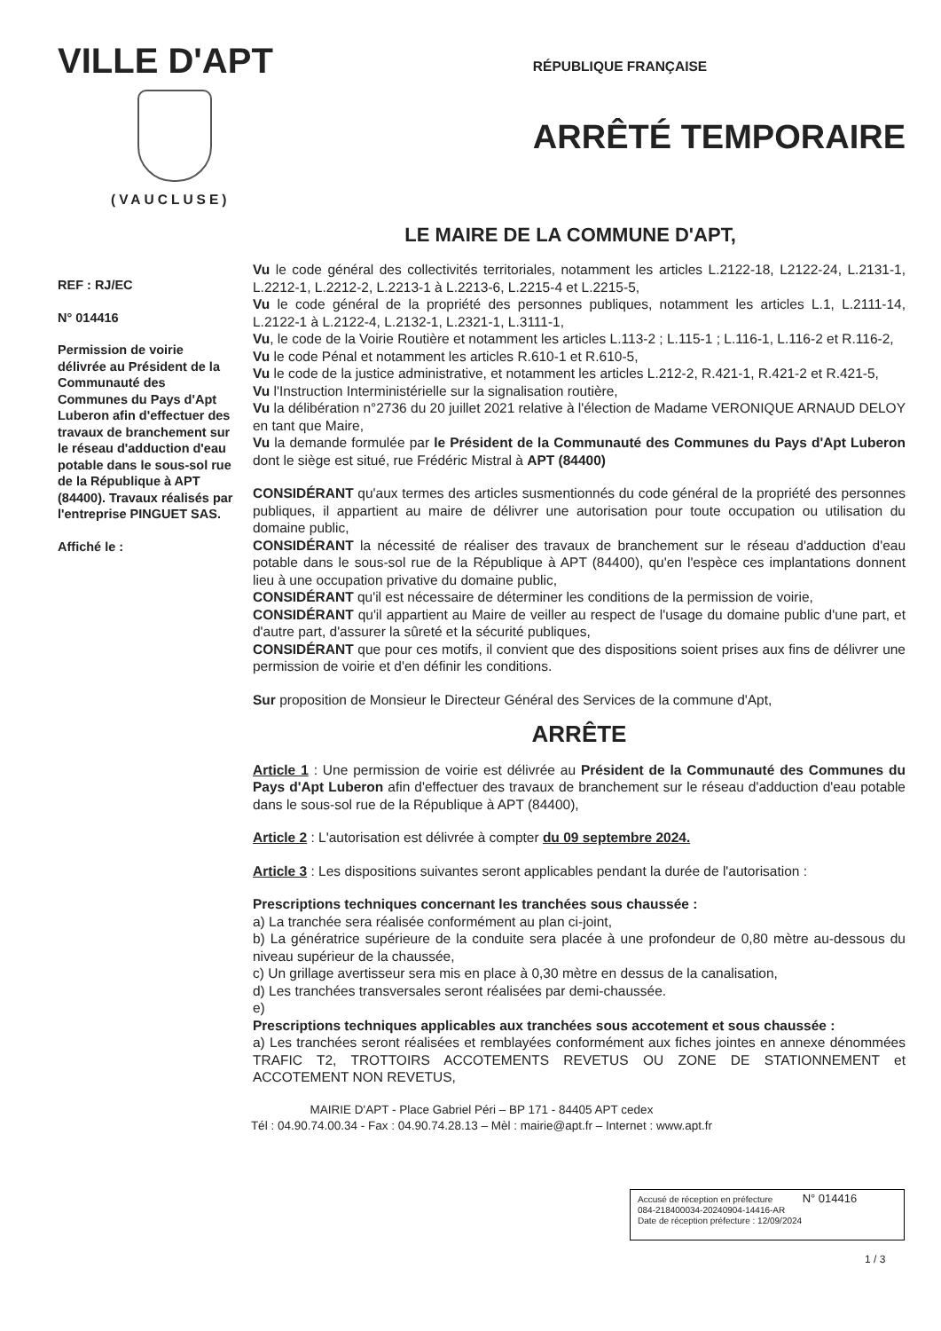VILLE D'APT
(VAUCLUSE)
RÉPUBLIQUE FRANÇAISE
ARRÊTÉ TEMPORAIRE
LE MAIRE DE LA COMMUNE D'APT,
REF : RJ/EC
N° 014416
Permission de voirie délivrée au Président de la Communauté des Communes du Pays d'Apt Luberon afin d'effectuer des travaux de branchement sur le réseau d'adduction d'eau potable dans le sous-sol rue de la République à APT (84400). Travaux réalisés par l'entreprise PINGUET SAS.
Affiché le :
Vu le code général des collectivités territoriales, notamment les articles L.2122-18, L2122-24, L.2131-1, L.2212-1, L.2212-2, L.2213-1 à L.2213-6, L.2215-4 et L.2215-5,
Vu le code général de la propriété des personnes publiques, notamment les articles L.1, L.2111-14, L.2122-1 à L.2122-4, L.2132-1, L.2321-1, L.3111-1,
Vu, le code de la Voirie Routière et notamment les articles L.113-2 ; L.115-1 ; L.116-1, L.116-2 et R.116-2,
Vu le code Pénal et notamment les articles R.610-1 et R.610-5,
Vu le code de la justice administrative, et notamment les articles L.212-2, R.421-1, R.421-2 et R.421-5,
Vu l'Instruction Interministérielle sur la signalisation routière,
Vu la délibération n°2736 du 20 juillet 2021 relative à l'élection de Madame VERONIQUE ARNAUD DELOY en tant que Maire,
Vu la demande formulée par le Président de la Communauté des Communes du Pays d'Apt Luberon dont le siège est situé, rue Frédéric Mistral à APT (84400)
CONSIDÉRANT qu'aux termes des articles susmentionnés du code général de la propriété des personnes publiques, il appartient au maire de délivrer une autorisation pour toute occupation ou utilisation du domaine public,
CONSIDÉRANT la nécessité de réaliser des travaux de branchement sur le réseau d'adduction d'eau potable dans le sous-sol rue de la République à APT (84400), qu'en l'espèce ces implantations donnent lieu à une occupation privative du domaine public,
CONSIDÉRANT qu'il est nécessaire de déterminer les conditions de la permission de voirie,
CONSIDÉRANT qu'il appartient au Maire de veiller au respect de l'usage du domaine public d'une part, et d'autre part, d'assurer la sûreté et la sécurité publiques,
CONSIDÉRANT que pour ces motifs, il convient que des dispositions soient prises aux fins de délivrer une permission de voirie et d'en définir les conditions.
Sur proposition de Monsieur le Directeur Général des Services de la commune d'Apt,
ARRÊTE
Article 1 : Une permission de voirie est délivrée au Président de la Communauté des Communes du Pays d'Apt Luberon afin d'effectuer des travaux de branchement sur le réseau d'adduction d'eau potable dans le sous-sol rue de la République à APT (84400),
Article 2 : L'autorisation est délivrée à compter du 09 septembre 2024.
Article 3 : Les dispositions suivantes seront applicables pendant la durée de l'autorisation :
Prescriptions techniques concernant les tranchées sous chaussée :
a) La tranchée sera réalisée conformément au plan ci-joint,
b) La génératrice supérieure de la conduite sera placée à une profondeur de 0,80 mètre au-dessous du niveau supérieur de la chaussée,
c) Un grillage avertisseur sera mis en place à 0,30 mètre en dessus de la canalisation,
d) Les tranchées transversales seront réalisées par demi-chaussée.
e)
Prescriptions techniques applicables aux tranchées sous accotement et sous chaussée :
a) Les tranchées seront réalisées et remblayées conformément aux fiches jointes en annexe dénommées TRAFIC T2, TROTTOIRS ACCOTEMENTS REVETUS OU ZONE DE STATIONNEMENT et ACCOTEMENT NON REVETUS,
MAIRIE D'APT - Place Gabriel Péri – BP 171 - 84405 APT cedex
Tél : 04.90.74.00.34 - Fax : 04.90.74.28.13 – Mèl : mairie@apt.fr – Internet : www.apt.fr
Accusé de réception en préfecture N° 014416
084-218400034-20240904-14416-AR
Date de réception préfecture : 12/09/2024
1 / 3